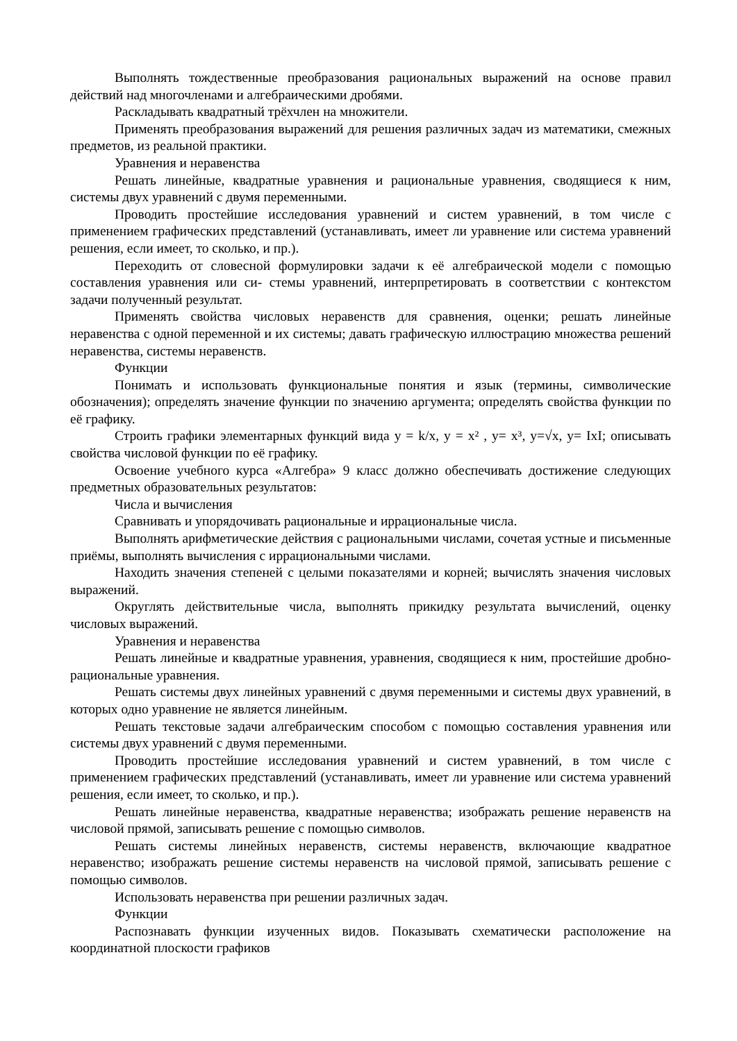Выполнять тождественные преобразования рациональных выражений на основе правил действий над многочленами и алгебраическими дробями.
Раскладывать квадратный трёхчлен на множители.
Применять преобразования выражений для решения различных задач из математики, смежных предметов, из реальной практики.
Уравнения и неравенства
Решать линейные, квадратные уравнения и рациональные уравнения, сводящиеся к ним, системы двух уравнений с двумя переменными.
Проводить простейшие исследования уравнений и систем уравнений, в том числе с применением графических представлений (устанавливать, имеет ли уравнение или система уравнений решения, если имеет, то сколько, и пр.).
Переходить от словесной формулировки задачи к её алгебраической модели с помощью составления уравнения или си- стемы уравнений, интерпретировать в соответствии с контекстом задачи полученный результат.
Применять свойства числовых неравенств для сравнения, оценки; решать линейные неравенства с одной переменной и их системы; давать графическую иллюстрацию множества решений неравенства, системы неравенств.
Функции
Понимать и использовать функциональные понятия и язык (термины, символические обозначения); определять значение функции по значению аргумента; определять свойства функции по её графику.
Строить графики элементарных функций вида y = k/x, y = x² , y= x³, y=√x, y= IxI; описывать свойства числовой функции по её графику.
Освоение учебного курса «Алгебра» 9 класс должно обеспечивать достижение следующих предметных образовательных результатов:
Числа и вычисления
Сравнивать и упорядочивать рациональные и иррациональные числа.
Выполнять арифметические действия с рациональными числами, сочетая устные и письменные приёмы, выполнять вычисления с иррациональными числами.
Находить значения степеней с целыми показателями и корней; вычислять значения числовых выражений.
Округлять действительные числа, выполнять прикидку результата вычислений, оценку числовых выражений.
Уравнения и неравенства
Решать линейные и квадратные уравнения, уравнения, сводящиеся к ним, простейшие дробно-рациональные уравнения.
Решать системы двух линейных уравнений с двумя переменными и системы двух уравнений, в которых одно уравнение не является линейным.
Решать текстовые задачи алгебраическим способом с помощью составления уравнения или системы двух уравнений с двумя переменными.
Проводить простейшие исследования уравнений и систем уравнений, в том числе с применением графических представлений (устанавливать, имеет ли уравнение или система уравнений решения, если имеет, то сколько, и пр.).
Решать линейные неравенства, квадратные неравенства; изображать решение неравенств на числовой прямой, записывать решение с помощью символов.
Решать системы линейных неравенств, системы неравенств, включающие квадратное неравенство; изображать решение системы неравенств на числовой прямой, записывать решение с помощью символов.
Использовать неравенства при решении различных задач.
Функции
Распознавать функции изученных видов. Показывать схематически расположение на координатной плоскости графиков